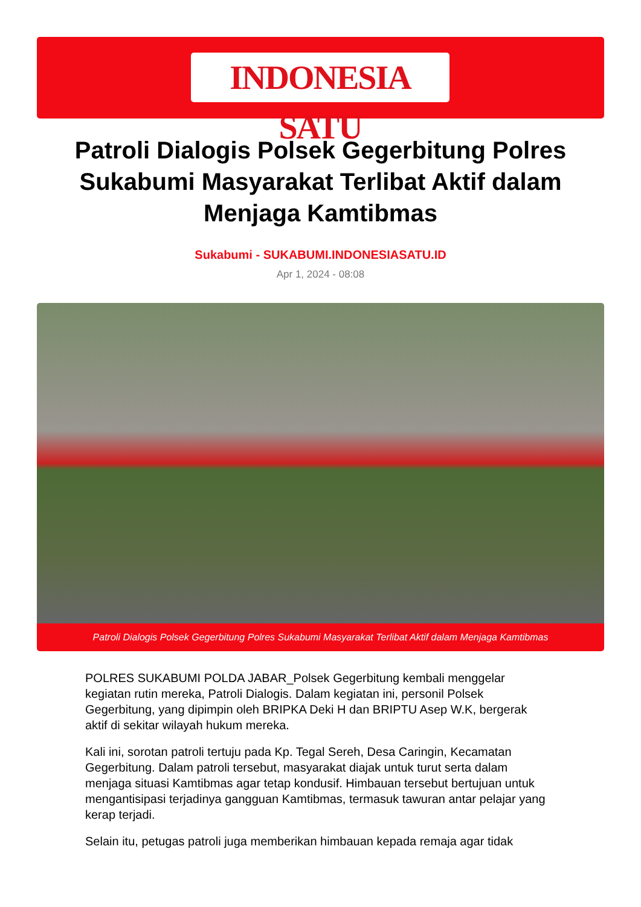INDONESIA SATU
Patroli Dialogis Polsek Gegerbitung Polres Sukabumi Masyarakat Terlibat Aktif dalam Menjaga Kamtibmas
Sukabumi - SUKABUMI.INDONESIASATU.ID
Apr 1, 2024 - 08:08
Patroli Dialogis Polsek Gegerbitung Polres Sukabumi Masyarakat Terlibat Aktif dalam Menjaga Kamtibmas
POLRES SUKABUMI POLDA JABAR_Polsek Gegerbitung kembali menggelar kegiatan rutin mereka, Patroli Dialogis. Dalam kegiatan ini, personil Polsek Gegerbitung, yang dipimpin oleh BRIPKA Deki H dan BRIPTU Asep W.K, bergerak aktif di sekitar wilayah hukum mereka.
Kali ini, sorotan patroli tertuju pada Kp. Tegal Sereh, Desa Caringin, Kecamatan Gegerbitung. Dalam patroli tersebut, masyarakat diajak untuk turut serta dalam menjaga situasi Kamtibmas agar tetap kondusif. Himbauan tersebut bertujuan untuk mengantisipasi terjadinya gangguan Kamtibmas, termasuk tawuran antar pelajar yang kerap terjadi.
Selain itu, petugas patroli juga memberikan himbauan kepada remaja agar tidak